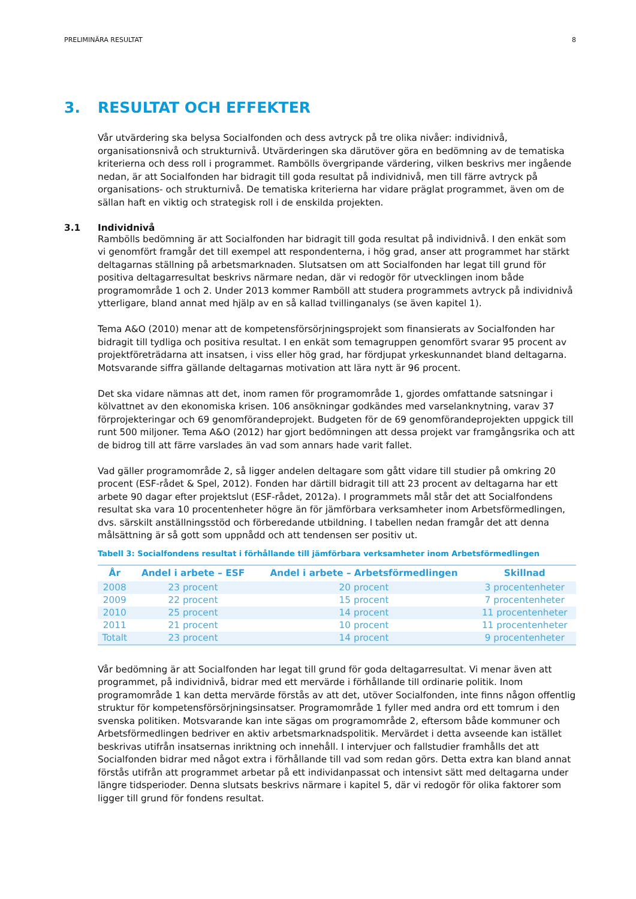PRELIMINÄRA RESULTAT 8
3. RESULTAT OCH EFFEKTER
Vår utvärdering ska belysa Socialfonden och dess avtryck på tre olika nivåer: individnivå, organisationsnivå och strukturnivå. Utvärderingen ska därutöver göra en bedömning av de tematiska kriterierna och dess roll i programmet. Rambölls övergripande värdering, vilken beskrivs mer ingående nedan, är att Socialfonden har bidragit till goda resultat på individnivå, men till färre avtryck på organisations- och strukturnivå. De tematiska kriterierna har vidare präglat programmet, även om de sällan haft en viktig och strategisk roll i de enskilda projekten.
3.1 Individnivå
Rambölls bedömning är att Socialfonden har bidragit till goda resultat på individnivå. I den enkät som vi genomfört framgår det till exempel att respondenterna, i hög grad, anser att programmet har stärkt deltagarnas ställning på arbetsmarknaden. Slutsatsen om att Socialfonden har legat till grund för positiva deltagarresultat beskrivs närmare nedan, där vi redogör för utvecklingen inom både programområde 1 och 2. Under 2013 kommer Ramböll att studera programmets avtryck på individnivå ytterligare, bland annat med hjälp av en så kallad tvillinganalys (se även kapitel 1).
Tema A&O (2010) menar att de kompetensförsörjningsprojekt som finansierats av Socialfonden har bidragit till tydliga och positiva resultat. I en enkät som temagruppen genomfört svarar 95 procent av projektföreträdarna att insatsen, i viss eller hög grad, har fördjupat yrkeskunnandet bland deltagarna. Motsvarande siffra gällande deltagarnas motivation att lära nytt är 96 procent.
Det ska vidare nämnas att det, inom ramen för programområde 1, gjordes omfattande satsningar i kölvattnet av den ekonomiska krisen. 106 ansökningar godkändes med varselanknytning, varav 37 förprojekteringar och 69 genomförandeprojekt. Budgeten för de 69 genomförandeprojekten uppgick till runt 500 miljoner. Tema A&O (2012) har gjort bedömningen att dessa projekt var framgångsrika och att de bidrog till att färre varslades än vad som annars hade varit fallet.
Vad gäller programområde 2, så ligger andelen deltagare som gått vidare till studier på omkring 20 procent (ESF-rådet & Spel, 2012). Fonden har därtill bidragit till att 23 procent av deltagarna har ett arbete 90 dagar efter projektslut (ESF-rådet, 2012a). I programmets mål står det att Socialfondens resultat ska vara 10 procentenheter högre än för jämförbara verksamheter inom Arbetsförmedlingen, dvs. särskilt anställningsstöd och förberedande utbildning. I tabellen nedan framgår det att denna målsättning är så gott som uppnådd och att tendensen ser positiv ut.
Tabell 3: Socialfondens resultat i förhållande till jämförbara verksamheter inom Arbetsförmedlingen
| År | Andel i arbete – ESF | Andel i arbete – Arbetsförmedlingen | Skillnad |
| --- | --- | --- | --- |
| 2008 | 23 procent | 20 procent | 3 procentenheter |
| 2009 | 22 procent | 15 procent | 7 procentenheter |
| 2010 | 25 procent | 14 procent | 11 procentenheter |
| 2011 | 21 procent | 10 procent | 11 procentenheter |
| Totalt | 23 procent | 14 procent | 9 procentenheter |
Vår bedömning är att Socialfonden har legat till grund för goda deltagarresultat. Vi menar även att programmet, på individnivå, bidrar med ett mervärde i förhållande till ordinarie politik. Inom programområde 1 kan detta mervärde förstås av att det, utöver Socialfonden, inte finns någon offentlig struktur för kompetensförsörjningsinsatser. Programområde 1 fyller med andra ord ett tomrum i den svenska politiken. Motsvarande kan inte sägas om programområde 2, eftersom både kommuner och Arbetsförmedlingen bedriver en aktiv arbetsmarknadspolitik. Mervärdet i detta avseende kan istället beskrivas utifrån insatsernas inriktning och innehåll. I intervjuer och fallstudier framhålls det att Socialfonden bidrar med något extra i förhållande till vad som redan görs. Detta extra kan bland annat förstås utifrån att programmet arbetar på ett individanpassat och intensivt sätt med deltagarna under längre tidsperioder. Denna slutsats beskrivs närmare i kapitel 5, där vi redogör för olika faktorer som ligger till grund för fondens resultat.